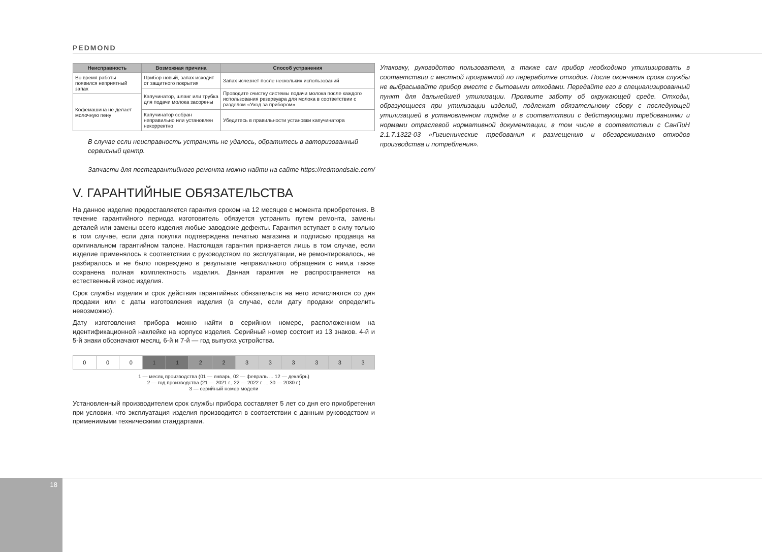PEDMOND
| Неисправность | Возможная причина | Способ устранения |
| --- | --- | --- |
| Во время работы появился неприятный запах | Прибор новый, запах исходит от защитного покрытия | Запах исчезнет после нескольких использований |
| | Капучинатор, шланг или трубка для подачи молока засорены | Проводите очистку системы подачи молока после каждого использования резервуара для молока в соответствии с разделом «Уход за прибором» |
| Кофемашина не делает молочную пену | | |
| | Капучинатор собран неправильно или установлен некорректно | Убедитесь в правильности установки капучинатора |
В случае если неисправность устранить не удалось, обратитесь в авторизованный сервисный центр.
Запчасти для постгарантийного ремонта можно найти на сайте https://redmondsale.com/
V. ГАРАНТИЙНЫЕ ОБЯЗАТЕЛЬСТВА
На данное изделие предоставляется гарантия сроком на 12 месяцев с момента приобретения. В течение гарантийного периода изготовитель обязуется устранить путем ремонта, замены деталей или замены всего изделия любые заводские дефекты. Гарантия вступает в силу только в том случае, если дата покупки подтверждена печатью магазина и подписью продавца на оригинальном гарантийном талоне. Настоящая гарантия признается лишь в том случае, если изделие применялось в соответствии с руководством по эксплуатации, не ремонтировалось, не разбиралось и не было повреждено в результате неправильного обращения с ним,а также сохранена полная комплектность изделия. Данная гарантия не распространяется на естественный износ изделия.
Срок службы изделия и срок действия гарантийных обязательств на него исчисляются со дня продажи или с даты изготовления изделия (в случае, если дату продажи определить невозможно).
Дату изготовления прибора можно найти в серийном номере, расположенном на идентификационной наклейке на корпусе изделия. Серийный номер состоит из 13 знаков. 4-й и 5-й знаки обозначают месяц, 6-й и 7-й — год выпуска устройства.
| 0 | 0 | 0 | 1 | 1 | 2 | 2 | 3 | 3 | 3 | 3 | 3 | 3 |
1 — месяц производства (01 — январь, 02 — февраль ... 12 — декабрь)
2 — год производства (21 — 2021 г., 22 — 2022 г. ... 30 — 2030 г.)
3 — серийный номер модели
Установленный производителем срок службы прибора составляет 5 лет со дня его приобретения при условии, что эксплуатация изделия производится в соответствии с данным руководством и применимыми техническими стандартами.
Упаковку, руководство пользователя, а также сам прибор необходимо утилизировать в соответствии с местной программой по переработке отходов. После окончания срока службы не выбрасывайте прибор вместе с бытовыми отходами. Передайте его в специализированный пункт для дальнейшей утилизации. Проявите заботу об окружающей среде. Отходы, образующиеся при утилизации изделий, подлежат обязательному сбору с последующей утилизацией в установленном порядке и в соответствии с действующими требованиями и нормами отраслевой нормативной документации, в том числе в соответствии с СанПиН 2.1.7.1322-03 «Гигиенические требования к размещению и обезвреживанию отходов производства и потребления».
18